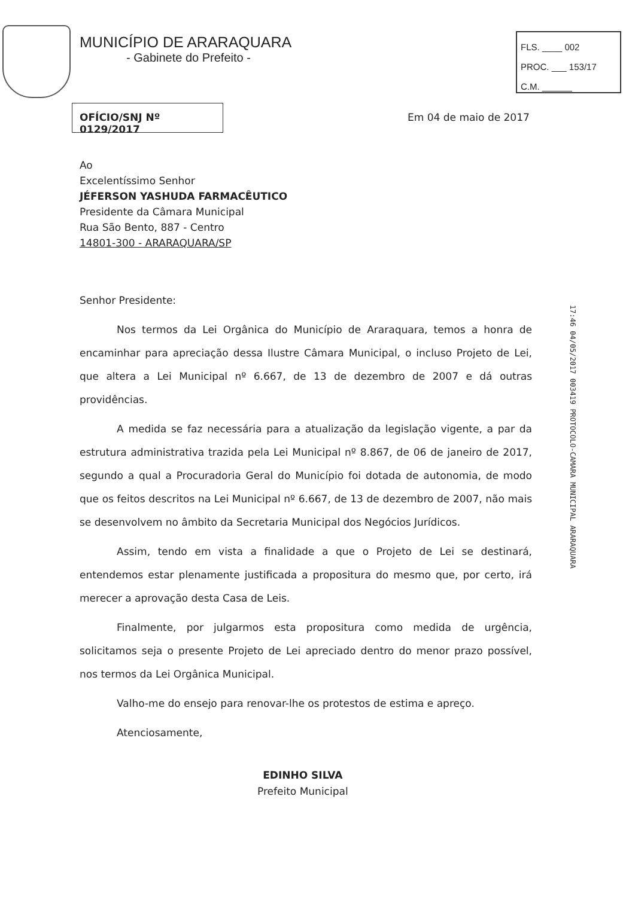MUNICÍPIO DE ARARAQUARA
- Gabinete do Prefeito -
FLS. ____ 002
PROC. ___ 153/17
C.M. ______
OFÍCIO/SNJ Nº 0129/2017
Em 04 de maio de 2017
Ao
Excelentíssimo Senhor
JÉFERSON YASHUDA FARMACÊUTICO
Presidente da Câmara Municipal
Rua São Bento, 887 - Centro
14801-300 - ARARAQUARA/SP
Senhor Presidente:
Nos termos da Lei Orgânica do Município de Araraquara, temos a honra de encaminhar para apreciação dessa Ilustre Câmara Municipal, o incluso Projeto de Lei, que altera a Lei Municipal nº 6.667, de 13 de dezembro de 2007 e dá outras providências.
A medida se faz necessária para a atualização da legislação vigente, a par da estrutura administrativa trazida pela Lei Municipal nº 8.867, de 06 de janeiro de 2017, segundo a qual a Procuradoria Geral do Município foi dotada de autonomia, de modo que os feitos descritos na Lei Municipal nº 6.667, de 13 de dezembro de 2007, não mais se desenvolvem no âmbito da Secretaria Municipal dos Negócios Jurídicos.
Assim, tendo em vista a finalidade a que o Projeto de Lei se destinará, entendemos estar plenamente justificada a propositura do mesmo que, por certo, irá merecer a aprovação desta Casa de Leis.
Finalmente, por julgarmos esta propositura como medida de urgência, solicitamos seja o presente Projeto de Lei apreciado dentro do menor prazo possível, nos termos da Lei Orgânica Municipal.
Valho-me do ensejo para renovar-lhe os protestos de estima e apreço.
Atenciosamente,
17:46 04/05/2017 003419 PROTOCOLO-CAMARA MUNICIPAL ARARAQUARA
EDINHO SILVA
Prefeito Municipal